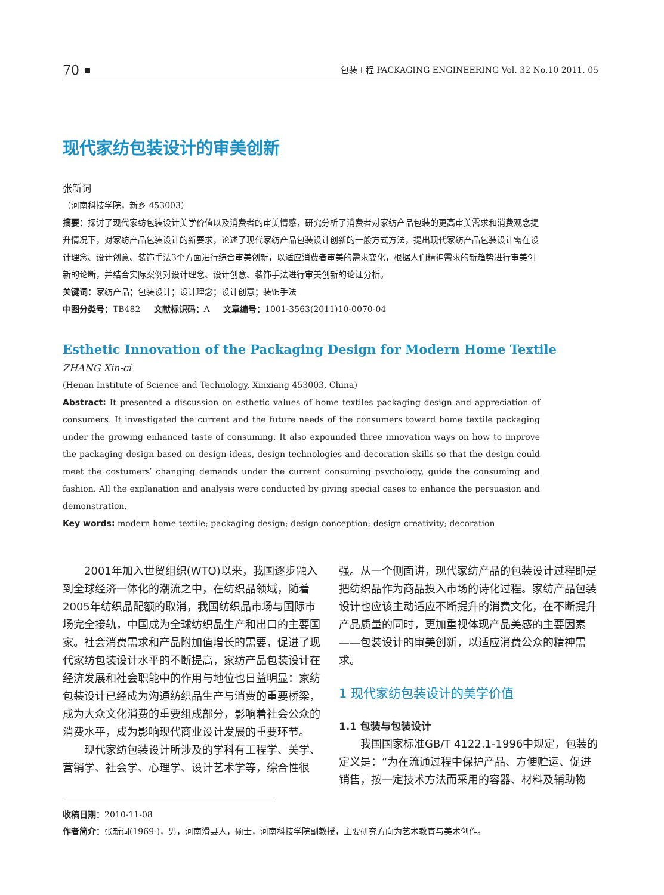70 包装工程 PACKAGING ENGINEERING Vol. 32 No.10 2011. 05
现代家纺包装设计的审美创新
张新词
（河南科技学院，新乡 453003）
摘要：探讨了现代家纺包装设计美学价值以及消费者的审美情感，研究分析了消费者对家纺产品包装的更高审美需求和消费观念提升情况下，对家纺产品包装设计的新要求，论述了现代家纺产品包装设计创新的一般方式方法，提出现代家纺产品包装设计需在设计理念、设计创意、装饰手法3个方面进行综合审美创新，以适应消费者审美的需求变化，根据人们精神需求的新趋势进行审美创新的论断，并结合实际案例对设计理念、设计创意、装饰手法进行审美创新的论证分析。
关键词：家纺产品；包装设计；设计理念；设计创意；装饰手法
中图分类号：TB482 文献标识码：A 文章编号：1001-3563(2011)10-0070-04
Esthetic Innovation of the Packaging Design for Modern Home Textile
ZHANG Xin-ci
(Henan Institute of Science and Technology, Xinxiang 453003, China)
Abstract: It presented a discussion on esthetic values of home textiles packaging design and appreciation of consumers. It investigated the current and the future needs of the consumers toward home textile packaging under the growing enhanced taste of consuming. It also expounded three innovation ways on how to improve the packaging design based on design ideas, design technologies and decoration skills so that the design could meet the costumers′ changing demands under the current consuming psychology, guide the consuming and fashion. All the explanation and analysis were conducted by giving special cases to enhance the persuasion and demonstration.
Key words: modern home textile; packaging design; design conception; design creativity; decoration
2001年加入世贸组织(WTO)以来，我国逐步融入到全球经济一体化的潮流之中，在纺织品领域，随着2005年纺织品配额的取消，我国纺织品市场与国际市场完全接轨，中国成为全球纺织品生产和出口的主要国家。社会消费需求和产品附加值增长的需要，促进了现代家纺包装设计水平的不断提高，家纺产品包装设计在经济发展和社会职能中的作用与地位也日益明显：家纺包装设计已经成为沟通纺织品生产与消费的重要桥梁，成为大众文化消费的重要组成部分，影响着社会公众的消费水平，成为影响现代商业设计发展的重要环节。
现代家纺包装设计所涉及的学科有工程学、美学、营销学、社会学、心理学、设计艺术学等，综合性很
强。从一个侧面讲，现代家纺产品的包装设计过程即是把纺织品作为商品投入市场的诗化过程。家纺产品包装设计也应该主动适应不断提升的消费文化，在不断提升产品质量的同时，更加重视体现产品美感的主要因素——包装设计的审美创新，以适应消费公众的精神需求。
1 现代家纺包装设计的美学价值
1.1 包装与包装设计
我国国家标准GB/T 4122.1-1996中规定，包装的定义是：“为在流通过程中保护产品、方便贮运、促进销售，按一定技术方法而采用的容器、材料及辅助物
收稿日期：2010-11-08
作者简介：张新词(1969-)，男，河南滑县人，硕士，河南科技学院副教授，主要研究方向为艺术教育与美术创作。